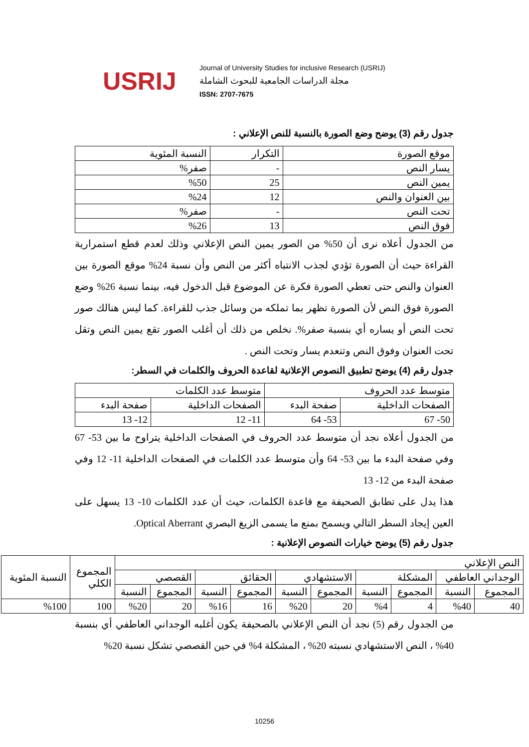USRIJ
Journal of University Studies for inclusive Research (USRIJ)
مجلة الدراسات الجامعية للبحوث الشاملة
ISSN: 2707-7675
جدول رقم (3) يوضح وضع الصورة بالنسبة للنص الإعلاني :
| موقع الصورة | التكرار | النسبة المئوية |
| --- | --- | --- |
| يسار النص | - | صفر% |
| يمين النص | 25 | %50 |
| بين العنوان والنص | 12 | %24 |
| تحت النص | - | صفر% |
| فوق النص | 13 | %26 |
من الجدول أعلاه نرى أن 50% من الصور يمين النص الإعلاني وذلك لعدم قطع استمرارية القراءة حيث أن الصورة تؤدي لجذب الانتباه أكثر من النص وأن نسبة 24% موقع الصورة بين العنوان والنص حتى تعطي الصورة فكرة عن الموضوع قبل الدخول فيه، بينما نسبة 26% وضع الصورة فوق النص لأن الصورة تظهر بما تملكه من وسائل جذب للقراءة. كما ليس هنالك صور تحت النص أو يساره أي بنسبة صفر%. نخلص من ذلك أن أغلب الصور تقع يمين النص وتقل تحت العنوان وفوق النص وتنعدم يسار وتحت النص .
جدول رقم (4) يوضح تطبيق النصوص الإعلانية لقاعدة الحروف والكلمات في السطر:
| متوسط عدد الحروف | | متوسط عدد الكلمات | |
| --- | --- | --- | --- |
| الصفحات الداخلية | صفحة البدء | الصفحات الداخلية | صفحة البدء |
| 50- 67 | 53- 64 | 11- 12 | 12- 13 |
من الجدول أعلاه نجد أن متوسط عدد الحروف في الصفحات الداخلية يتراوح ما بين 53- 67 وفي صفحة البدء ما بين 53- 64 وأن متوسط عدد الكلمات في الصفحات الداخلية 11- 12 وفي صفحة البدء من 12- 13
هذا يدل على تطابق الصحيفة مع قاعدة الكلمات، حيث أن عدد الكلمات 10- 13 يسهل على العين إيجاد السطر التالي ويسمح بمنع ما يسمى الزيغ البصري Optical Aberrant.
جدول رقم (5) يوضح خيارات النصوص الإعلانية :
| النص الإعلاني | | | | | | | | | | المجموع الكلي | النسبة المئوية |
| --- | --- | --- | --- | --- | --- | --- | --- | --- | --- | --- | --- |
| الوجداني العاطفي | | المشكلة | | الاستشهادي | | الحقائق | | القصصي | | | |
| المجموع | النسبة | المجموع | النسبة | المجموع | النسبة | المجموع | النسبة | المجموع | النسبة | | |
| 40 | %40 | 4 | %4 | 20 | %20 | 16 | %16 | 20 | %20 | 100 | %100 |
من الجدول رقم (5) نجد أن النص الإعلاني بالصحيفة يكون أغلبه الوجداني العاطفي أي بنسبة 40% ، النص الاستشهادي نسبته 20% ، المشكلة 4% في حين القصصي تشكل نسبة 20%
10256